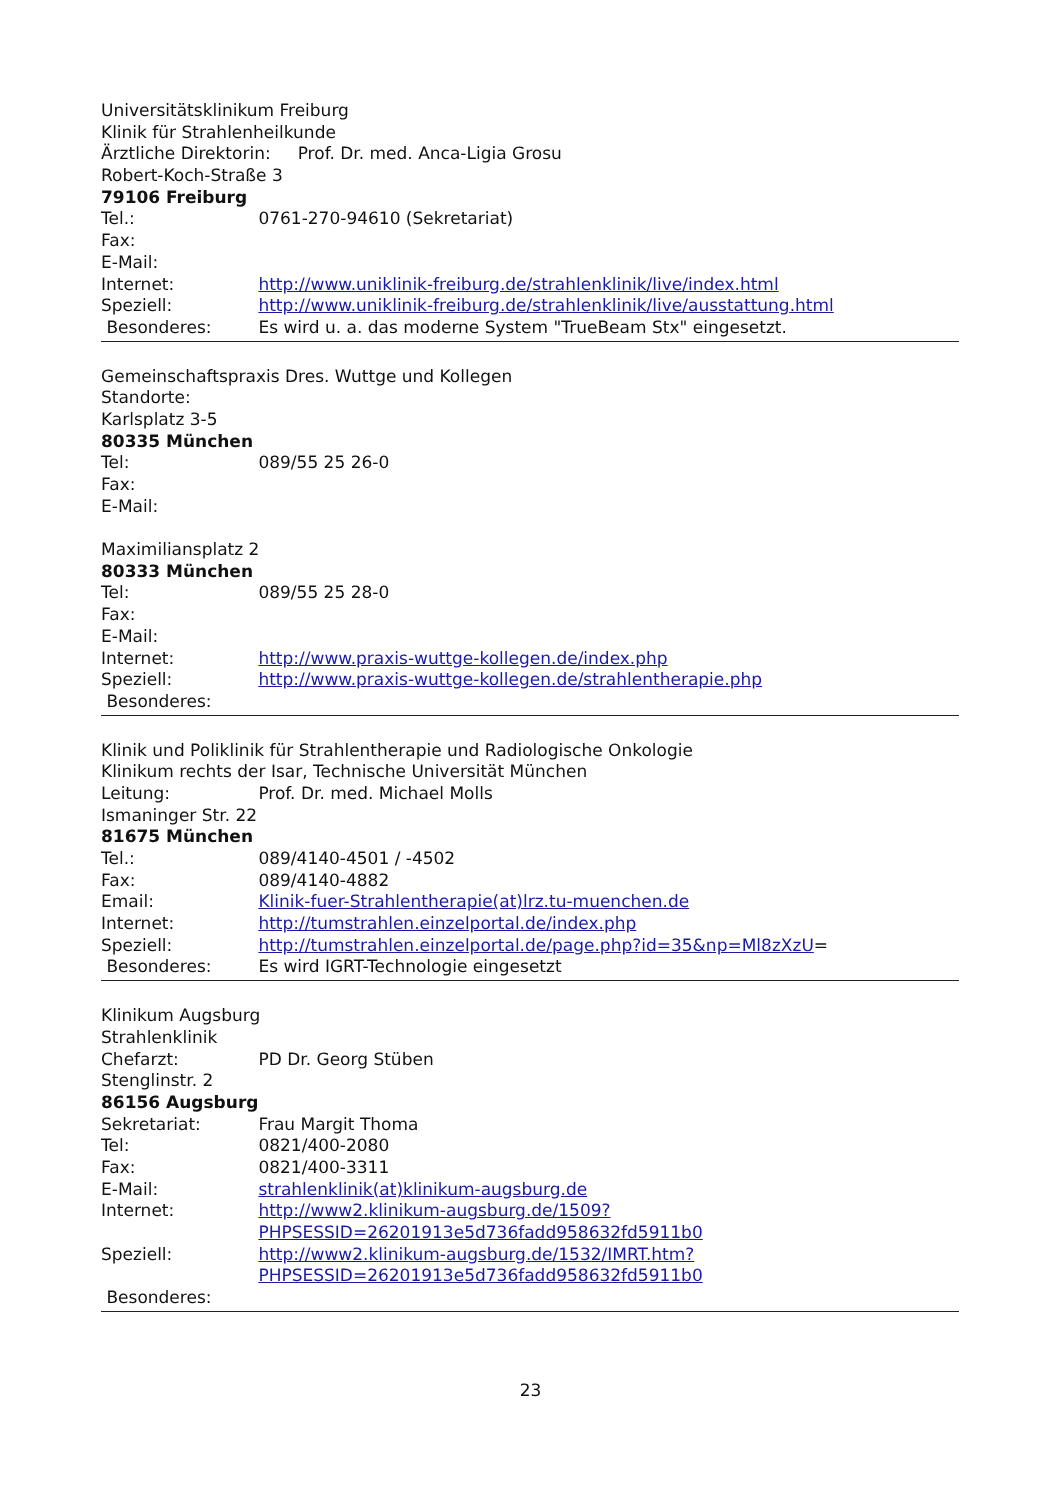Universitätsklinikum Freiburg
Klinik für Strahlenheilkunde
Ärztliche Direktorin: Prof. Dr. med. Anca-Ligia Grosu
Robert-Koch-Straße 3
79106 Freiburg
Tel.: 0761-270-94610 (Sekretariat)
Fax:
E-Mail:
Internet: http://www.uniklinik-freiburg.de/strahlenklinik/live/index.html
Speziell: http://www.uniklinik-freiburg.de/strahlenklinik/live/ausstattung.html
Besonderes: Es wird u. a. das moderne System "TrueBeam Stx" eingesetzt.
Gemeinschaftspraxis Dres. Wuttge und Kollegen
Standorte:
Karlsplatz 3-5
80335 München
Tel: 089/55 25 26-0
Fax:
E-Mail:
Maximiliansplatz 2
80333 München
Tel: 089/55 25 28-0
Fax:
E-Mail:
Internet: http://www.praxis-wuttge-kollegen.de/index.php
Speziell: http://www.praxis-wuttge-kollegen.de/strahlentherapie.php
Besonderes:
Klinik und Poliklinik für Strahlentherapie und Radiologische Onkologie
Klinikum rechts der Isar, Technische Universität München
Leitung: Prof. Dr. med. Michael Molls
Ismaninger Str. 22
81675 München
Tel.: 089/4140-4501 / -4502
Fax: 089/4140-4882
Email: Klinik-fuer-Strahlentherapie(at)lrz.tu-muenchen.de
Internet: http://tumstrahlen.einzelportal.de/index.php
Speziell: http://tumstrahlen.einzelportal.de/page.php?id=35&np=Ml8zXzU=
Besonderes: Es wird IGRT-Technologie eingesetzt
Klinikum Augsburg
Strahlenklinik
Chefarzt: PD Dr. Georg Stüben
Stenglinstr. 2
86156 Augsburg
Sekretariat: Frau Margit Thoma
Tel: 0821/400-2080
Fax: 0821/400-3311
E-Mail: strahlenklinik(at)klinikum-augsburg.de
Internet: http://www2.klinikum-augsburg.de/1509?
PHPSESSID=26201913e5d736fadd958632fd5911b0
Speziell: http://www2.klinikum-augsburg.de/1532/IMRT.htm?
PHPSESSID=26201913e5d736fadd958632fd5911b0
Besonderes:
23